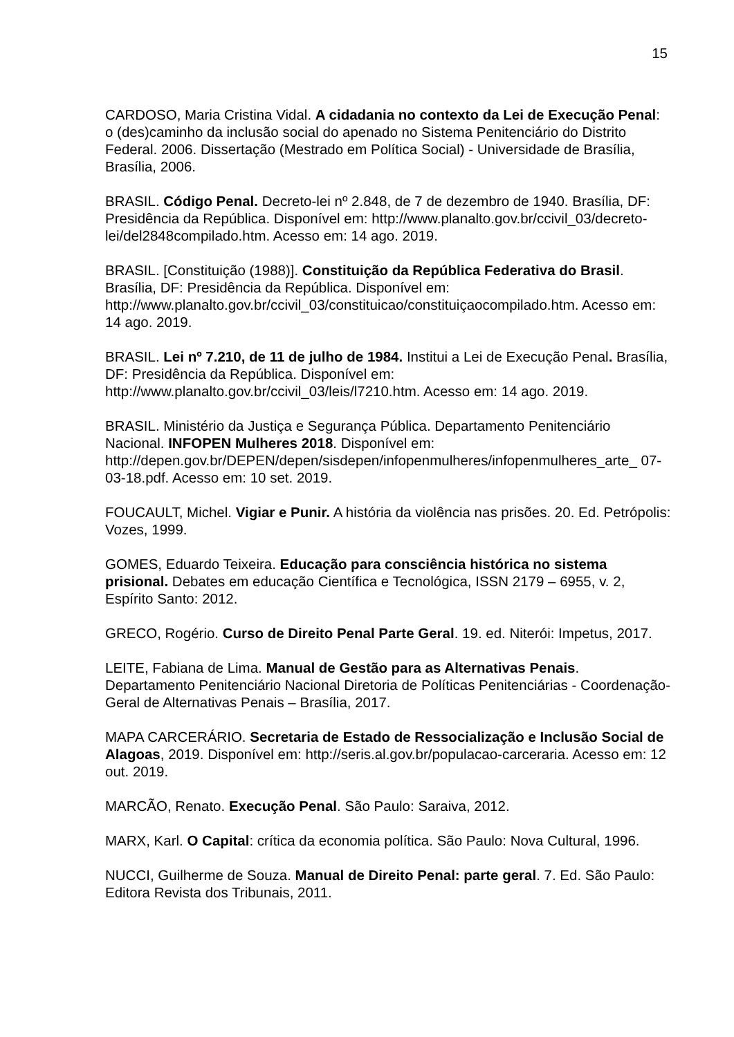15
CARDOSO, Maria Cristina Vidal. A cidadania no contexto da Lei de Execução Penal: o (des)caminho da inclusão social do apenado no Sistema Penitenciário do Distrito Federal. 2006. Dissertação (Mestrado em Política Social) - Universidade de Brasília, Brasília, 2006.
BRASIL. Código Penal. Decreto-lei nº 2.848, de 7 de dezembro de 1940. Brasília, DF: Presidência da República. Disponível em: http://www.planalto.gov.br/ccivil_03/decreto-lei/del2848compilado.htm. Acesso em: 14 ago. 2019.
BRASIL. [Constituição (1988)]. Constituição da República Federativa do Brasil. Brasília, DF: Presidência da República. Disponível em: http://www.planalto.gov.br/ccivil_03/constituicao/constituiçaocompilado.htm. Acesso em: 14 ago. 2019.
BRASIL. Lei nº 7.210, de 11 de julho de 1984. Institui a Lei de Execução Penal. Brasília, DF: Presidência da República. Disponível em: http://www.planalto.gov.br/ccivil_03/leis/l7210.htm. Acesso em: 14 ago. 2019.
BRASIL. Ministério da Justiça e Segurança Pública. Departamento Penitenciário Nacional. INFOPEN Mulheres 2018. Disponível em: http://depen.gov.br/DEPEN/depen/sisdepen/infopenmulheres/infopenmulheres_arte_ 07-03-18.pdf. Acesso em: 10 set. 2019.
FOUCAULT, Michel. Vigiar e Punir. A história da violência nas prisões. 20. Ed. Petrópolis: Vozes, 1999.
GOMES, Eduardo Teixeira. Educação para consciência histórica no sistema prisional. Debates em educação Científica e Tecnológica, ISSN 2179 – 6955, v. 2, Espírito Santo: 2012.
GRECO, Rogério. Curso de Direito Penal Parte Geral. 19. ed. Niterói: Impetus, 2017.
LEITE, Fabiana de Lima. Manual de Gestão para as Alternativas Penais. Departamento Penitenciário Nacional Diretoria de Políticas Penitenciárias - Coordenação-Geral de Alternativas Penais – Brasília, 2017.
MAPA CARCERÁRIO. Secretaria de Estado de Ressocialização e Inclusão Social de Alagoas, 2019. Disponível em: http://seris.al.gov.br/populacao-carceraria. Acesso em: 12 out. 2019.
MARCÃO, Renato. Execução Penal. São Paulo: Saraiva, 2012.
MARX, Karl. O Capital: crítica da economia política. São Paulo: Nova Cultural, 1996.
NUCCI, Guilherme de Souza. Manual de Direito Penal: parte geral. 7. Ed. São Paulo: Editora Revista dos Tribunais, 2011.